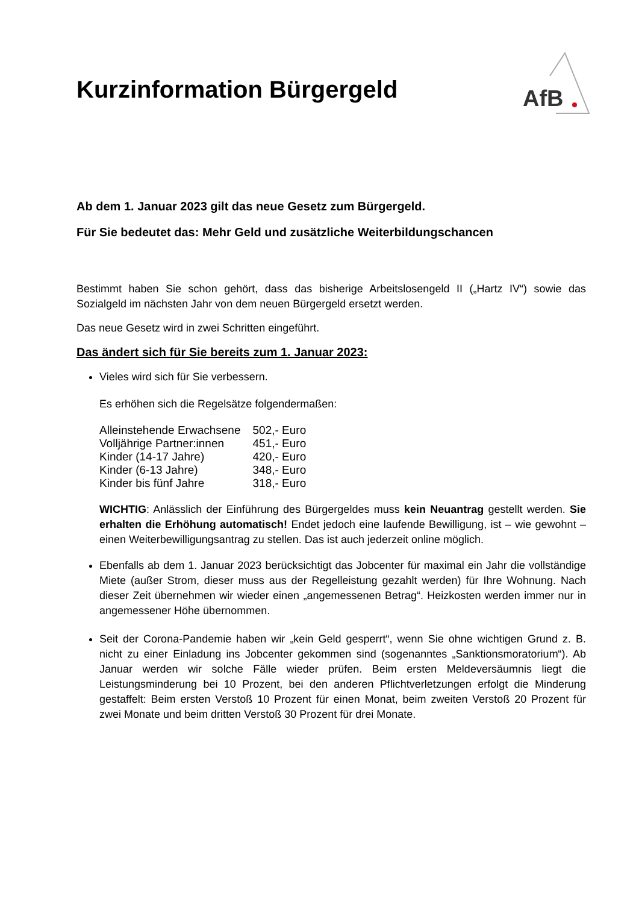Kurzinformation Bürgergeld
AfB
Ab dem 1. Januar 2023 gilt das neue Gesetz zum Bürgergeld.
Für Sie bedeutet das: Mehr Geld und zusätzliche Weiterbildungschancen
Bestimmt haben Sie schon gehört, dass das bisherige Arbeitslosengeld II („Hartz IV“) sowie das Sozialgeld im nächsten Jahr von dem neuen Bürgergeld ersetzt werden.
Das neue Gesetz wird in zwei Schritten eingeführt.
Das ändert sich für Sie bereits zum 1. Januar 2023:
Vieles wird sich für Sie verbessern.
Es erhöhen sich die Regelsätze folgendermaßen:
| Alleinstehende Erwachsene | 502,- Euro |
| Volljährige Partner:innen | 451,- Euro |
| Kinder (14-17 Jahre) | 420,- Euro |
| Kinder (6-13 Jahre) | 348,- Euro |
| Kinder bis fünf Jahre | 318,- Euro |
WICHTIG: Anlässlich der Einführung des Bürgergeldes muss kein Neuantrag gestellt werden. Sie erhalten die Erhöhung automatisch! Endet jedoch eine laufende Bewilligung, ist – wie gewohnt – einen Weiterbewilligungsantrag zu stellen. Das ist auch jederzeit online möglich.
Ebenfalls ab dem 1. Januar 2023 berücksichtigt das Jobcenter für maximal ein Jahr die vollständige Miete (außer Strom, dieser muss aus der Regelleistung gezahlt werden) für Ihre Wohnung. Nach dieser Zeit übernehmen wir wieder einen „angemessenen Betrag“. Heizkosten werden immer nur in angemessener Höhe übernommen.
Seit der Corona-Pandemie haben wir „kein Geld gesperrt“, wenn Sie ohne wichtigen Grund z. B. nicht zu einer Einladung ins Jobcenter gekommen sind (sogenanntes „Sanktionsmoratorium“). Ab Januar werden wir solche Fälle wieder prüfen. Beim ersten Meldeversäumnis liegt die Leistungsminderung bei 10 Prozent, bei den anderen Pflichtverletzungen erfolgt die Minderung gestaffelt: Beim ersten Verstoß 10 Prozent für einen Monat, beim zweiten Verstoß 20 Prozent für zwei Monate und beim dritten Verstoß 30 Prozent für drei Monate.